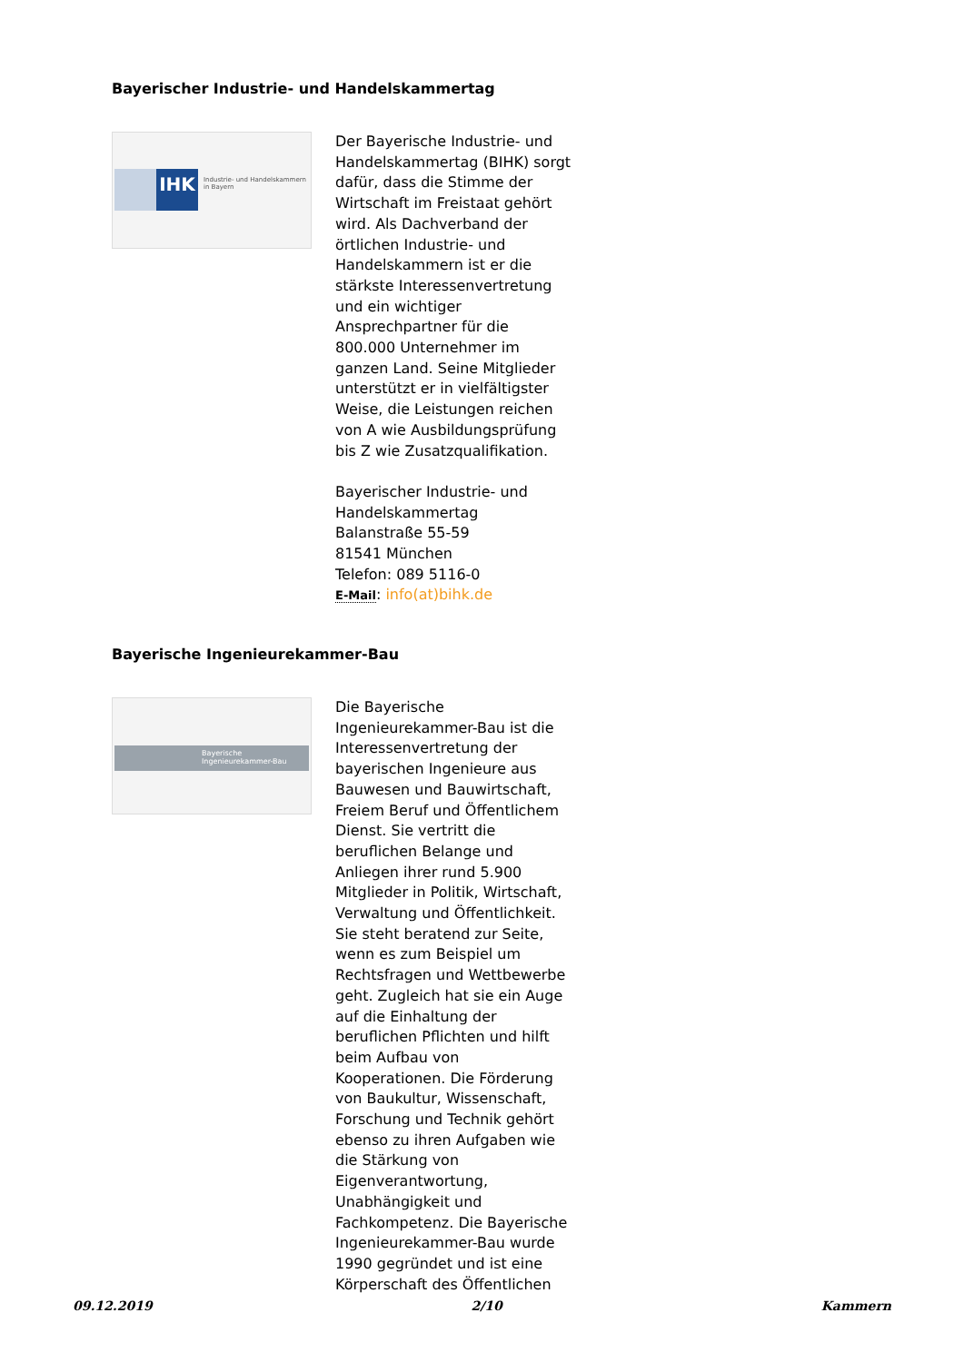Bayerischer Industrie- und Handelskammertag
IHK
Industrie- und Handelskammern
in Bayern
Der Bayerische Industrie- und Handelskammertag (BIHK) sorgt dafür, dass die Stimme der Wirtschaft im Freistaat gehört wird. Als Dachverband der örtlichen Industrie- und Handelskammern ist er die stärkste Interessenvertretung und ein wichtiger Ansprechpartner für die 800.000 Unternehmer im ganzen Land. Seine Mitglieder unterstützt er in vielfältigster Weise, die Leistungen reichen von A wie Ausbildungsprüfung bis Z wie Zusatzqualifikation.
Bayerischer Industrie- und Handelskammertag
Balanstraße 55-59
81541 München
Telefon: 089 5116-0
E-Mail: info(at)bihk.de
Bayerische Ingenieurekammer-Bau
Bayerische
Ingenieurekammer-Bau
Die Bayerische Ingenieurekammer-Bau ist die Interessenvertretung der bayerischen Ingenieure aus Bauwesen und Bauwirtschaft, Freiem Beruf und Öffentlichem Dienst. Sie vertritt die beruflichen Belange und Anliegen ihrer rund 5.900 Mitglieder in Politik, Wirtschaft, Verwaltung und Öffentlichkeit. Sie steht beratend zur Seite, wenn es zum Beispiel um Rechtsfragen und Wettbewerbe geht. Zugleich hat sie ein Auge auf die Einhaltung der beruflichen Pflichten und hilft beim Aufbau von Kooperationen. Die Förderung von Baukultur, Wissenschaft, Forschung und Technik gehört ebenso zu ihren Aufgaben wie die Stärkung von Eigenverantwortung, Unabhängigkeit und Fachkompetenz. Die Bayerische Ingenieurekammer-Bau wurde 1990 gegründet und ist eine Körperschaft des Öffentlichen
09.12.2019 2/10 Kammern